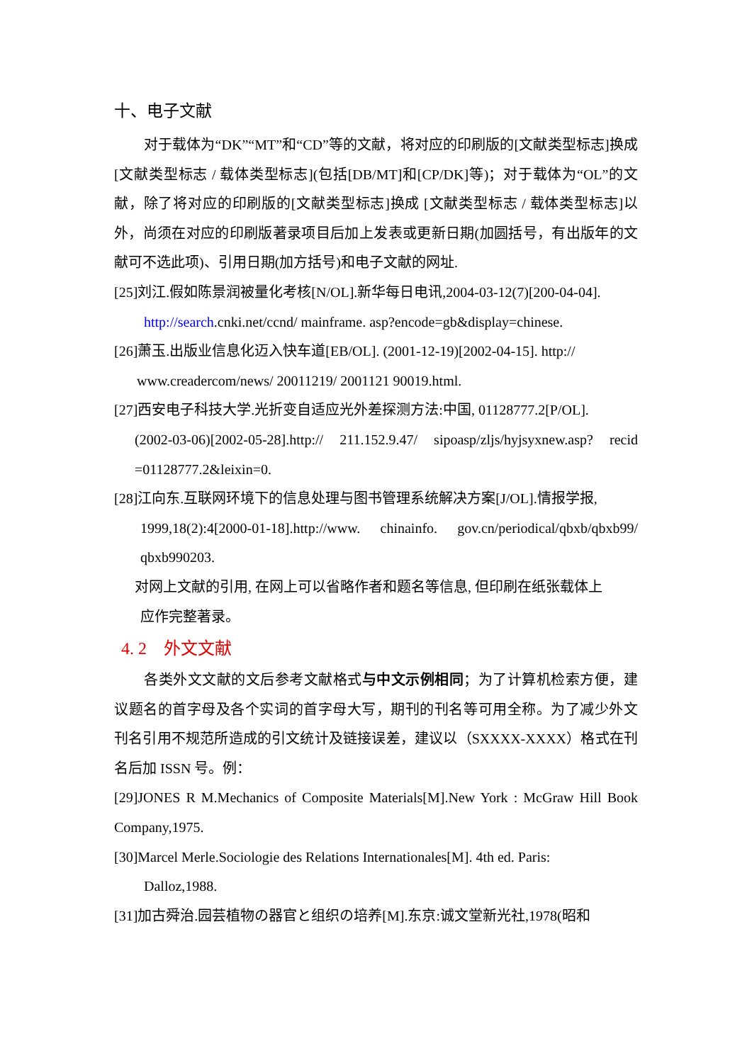十、电子文献
对于载体为“DK”“MT”和“CD”等的文献，将对应的印刷版的[文献类型标志]换成 [文献类型标志 / 载体类型标志](包括[DB/MT]和[CP/DK]等)；对于载体为“OL”的文献，除了将对应的印刷版的[文献类型标志]换成 [文献类型标志 / 载体类型标志]以外，尚须在对应的印刷版著录项目后加上发表或更新日期(加圆括号，有出版年的文献可不选此项)、引用日期(加方括号)和电子文献的网址.
[25]刘江.假如陈景润被量化考核[N/OL].新华每日电讯,2004-03-12(7)[200-04-04].
http://search.cnki.net/ccnd/ mainframe. asp?encode=gb&display=chinese.
[26]萧玉.出版业信息化迈入快车道[EB/OL]. (2001-12-19)[2002-04-15]. http://
www.creadercom/news/ 20011219/ 2001121 90019.html.
[27]西安电子科技大学.光折变自适应光外差探测方法:中国, 01128777.2[P/OL].
(2002-03-06)[2002-05-28].http:// 211.152.9.47/ sipoasp/zljs/hyjsyxnew.asp? recid =01128777.2&leixin=0.
[28]江向东.互联网环境下的信息处理与图书管理系统解决方案[J/OL].情报学报,
1999,18(2):4[2000-01-18].http://www. chinainfo. gov.cn/periodical/qbxb/qbxb99/ qbxb990203.
对网上文献的引用, 在网上可以省略作者和题名等信息, 但印刷在纸张载体上
应作完整著录。
4. 2　外文文献
各类外文文献的文后参考文献格式与中文示例相同；为了计算机检索方便，建议题名的首字母及各个实词的首字母大写，期刊的刊名等可用全称。为了减少外文刊名引用不规范所造成的引文统计及链接误差，建议以（SXXXX-XXXX）格式在刊名后加 ISSN 号。例：
[29]JONES R M.Mechanics of Composite Materials[M].New York : McGraw Hill Book Company,1975.
[30]Marcel Merle.Sociologie des Relations Internationales[M]. 4th ed. Paris:
Dalloz,1988.
[31]加古舜治.园芸植物の器官と组织の培养[M].东京:诚文堂新光社,1978(昭和